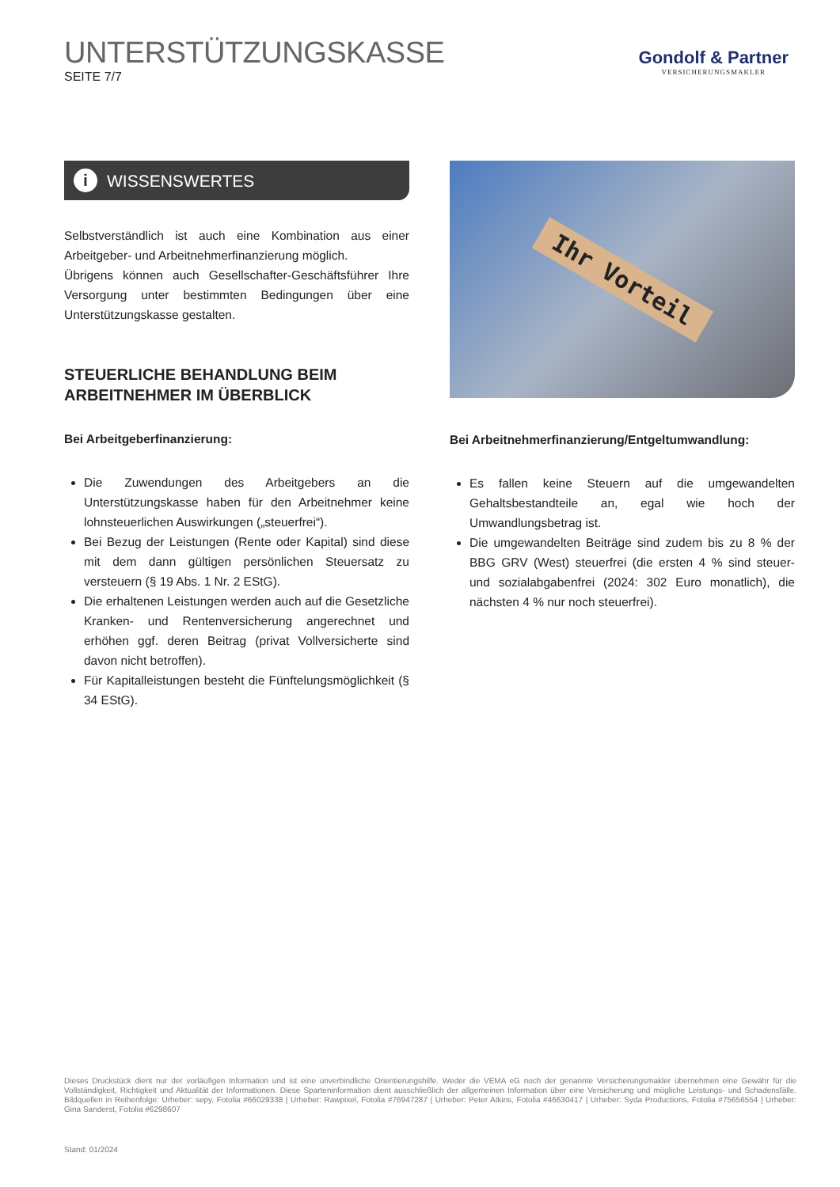UNTERSTÜTZUNGSKASSE
SEITE 7/7
Gondolf & Partner
VERSICHERUNGSMAKLER
i WISSENSWERTES
Selbstverständlich ist auch eine Kombination aus einer Arbeitgeber- und Arbeitnehmerfinanzierung möglich.
Übrigens können auch Gesellschafter-Geschäftsführer Ihre Versorgung unter bestimmten Bedingungen über eine Unterstützungskasse gestalten.
STEUERLICHE BEHANDLUNG BEIM ARBEITNEHMER IM ÜBERBLICK
Bei Arbeitgeberfinanzierung:
Die Zuwendungen des Arbeitgebers an die Unterstützungskasse haben für den Arbeitnehmer keine lohnsteuerlichen Auswirkungen („steuerfrei“).
Bei Bezug der Leistungen (Rente oder Kapital) sind diese mit dem dann gültigen persönlichen Steuersatz zu versteuern (§ 19 Abs. 1 Nr. 2 EStG).
Die erhaltenen Leistungen werden auch auf die Gesetzliche Kranken- und Rentenversicherung angerechnet und erhöhen ggf. deren Beitrag (privat Vollversicherte sind davon nicht betroffen).
Für Kapitalleistungen besteht die Fünftelungsmöglichkeit (§ 34 EStG).
Ihr Vorteil
Bei Arbeitnehmerfinanzierung/Entgeltumwandlung:
Es fallen keine Steuern auf die umgewandelten Gehaltsbestandteile an, egal wie hoch der Umwandlungsbetrag ist.
Die umgewandelten Beiträge sind zudem bis zu 8 % der BBG GRV (West) steuerfrei (die ersten 4 % sind steuer- und sozialabgabenfrei (2024: 302 Euro monatlich), die nächsten 4 % nur noch steuerfrei).
Dieses Druckstück dient nur der vorläufigen Information und ist eine unverbindliche Orientierungshilfe. Weder die VEMA eG noch der genannte Versicherungsmakler übernehmen eine Gewähr für die Vollständigkeit, Richtigkeit und Aktualität der Informationen. Diese Sparteninformation dient ausschließlich der allgemeinen Information über eine Versicherung und mögliche Leistungs- und Schadensfälle. Bildquellen in Reihenfolge: Urheber: sepy, Fotolia #66029338 | Urheber: Rawpixel, Fotolia #76947287 | Urheber: Peter Atkins, Fotolia #46630417 | Urheber: Syda Productions, Fotolia #75656554 | Urheber: Gina Sanderst, Fotolia #6298607
Stand: 01/2024